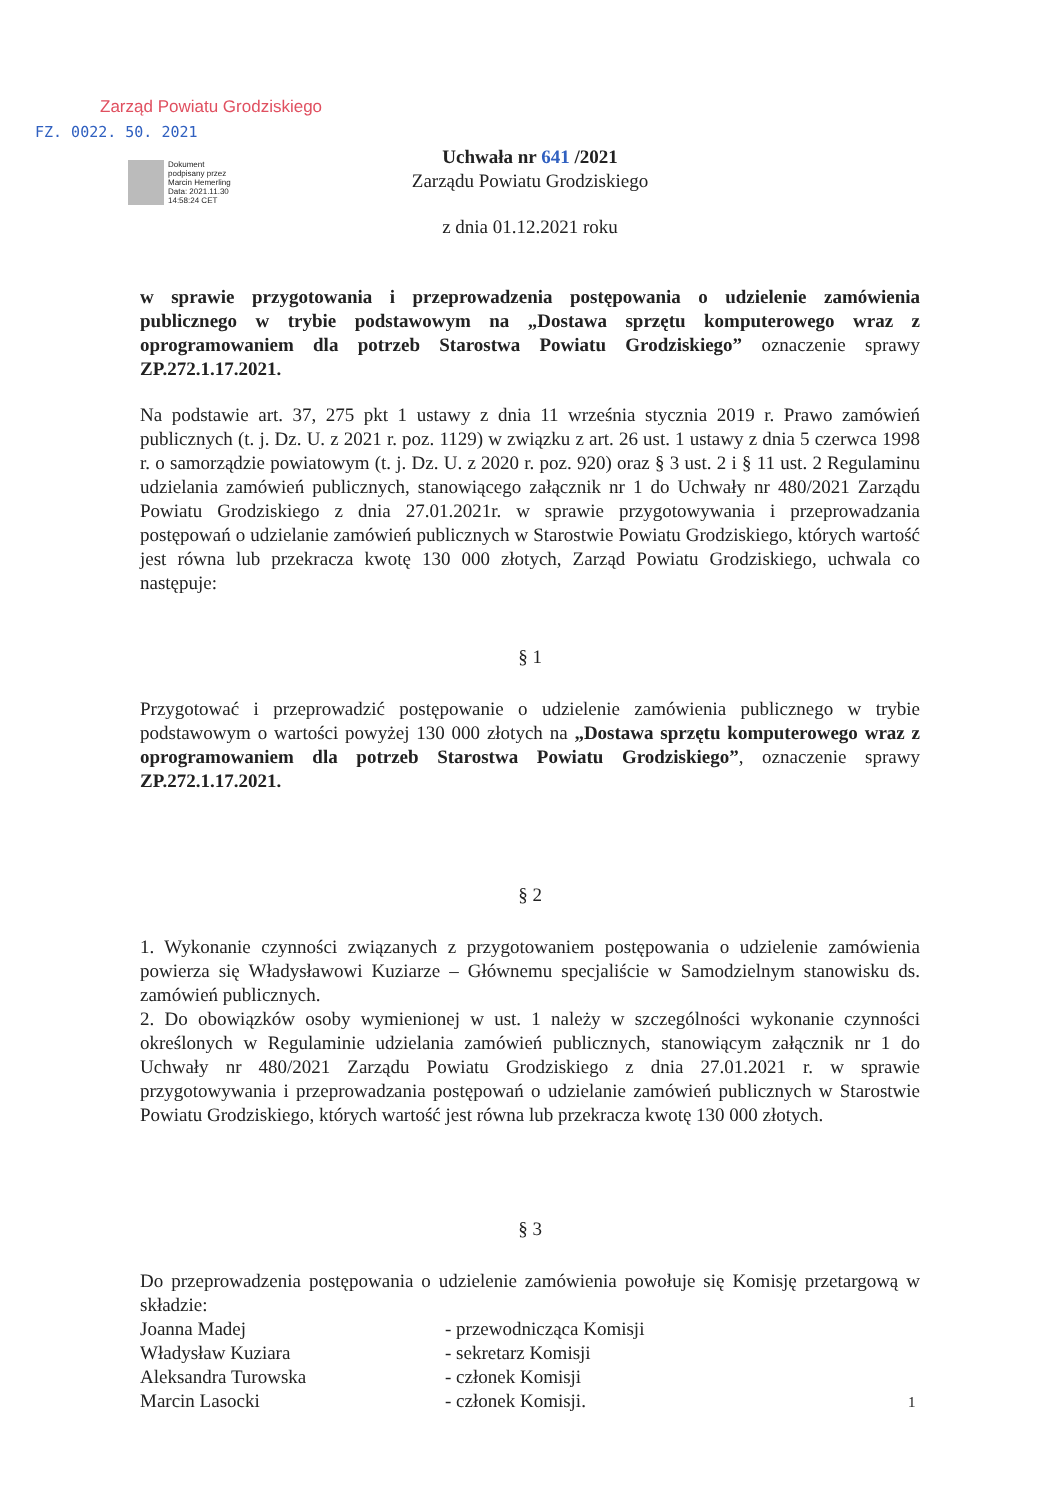Zarząd Powiatu Grodziskiego
FZ. 0022. 50. 2021
Dokument
podpisany przez
Marcin Hemerling
Data: 2021.11.30
14:58:24 CET
Uchwała nr 641 /2021
Zarządu Powiatu Grodziskiego
z dnia 01.12.2021 roku
w sprawie przygotowania i przeprowadzenia postępowania o udzielenie zamówienia publicznego w trybie podstawowym na „Dostawa sprzętu komputerowego wraz z oprogramowaniem dla potrzeb Starostwa Powiatu Grodziskiego” oznaczenie sprawy ZP.272.1.17.2021.
Na podstawie art. 37, 275 pkt 1 ustawy z dnia 11 września stycznia 2019 r. Prawo zamówień publicznych (t. j. Dz. U. z 2021 r. poz. 1129) w związku z art. 26 ust. 1 ustawy z dnia 5 czerwca 1998 r. o samorządzie powiatowym (t. j. Dz. U. z 2020 r. poz. 920) oraz § 3 ust. 2 i § 11 ust. 2 Regulaminu udzielania zamówień publicznych, stanowiącego załącznik nr 1 do Uchwały nr 480/2021 Zarządu Powiatu Grodziskiego z dnia 27.01.2021r. w sprawie przygotowywania i przeprowadzania postępowań o udzielanie zamówień publicznych w Starostwie Powiatu Grodziskiego, których wartość jest równa lub przekracza kwotę 130 000 złotych, Zarząd Powiatu Grodziskiego, uchwala co następuje:
§ 1
Przygotować i przeprowadzić postępowanie o udzielenie zamówienia publicznego w trybie podstawowym o wartości powyżej 130 000 złotych na „Dostawa sprzętu komputerowego wraz z oprogramowaniem dla potrzeb Starostwa Powiatu Grodziskiego”, oznaczenie sprawy ZP.272.1.17.2021.
§ 2
1. Wykonanie czynności związanych z przygotowaniem postępowania o udzielenie zamówienia powierza się Władysławowi Kuziarze – Głównemu specjaliście w Samodzielnym stanowisku ds. zamówień publicznych.
2. Do obowiązków osoby wymienionej w ust. 1 należy w szczególności wykonanie czynności określonych w Regulaminie udzielania zamówień publicznych, stanowiącym załącznik nr 1 do Uchwały nr 480/2021 Zarządu Powiatu Grodziskiego z dnia 27.01.2021 r. w sprawie przygotowywania i przeprowadzania postępowań o udzielanie zamówień publicznych w Starostwie Powiatu Grodziskiego, których wartość jest równa lub przekracza kwotę 130 000 złotych.
§ 3
Do przeprowadzenia postępowania o udzielenie zamówienia powołuje się Komisję przetargową w składzie:
Joanna Madej - przewodnicząca Komisji
Władysław Kuziara - sekretarz Komisji
Aleksandra Turowska - członek Komisji
Marcin Lasocki - członek Komisji.
1